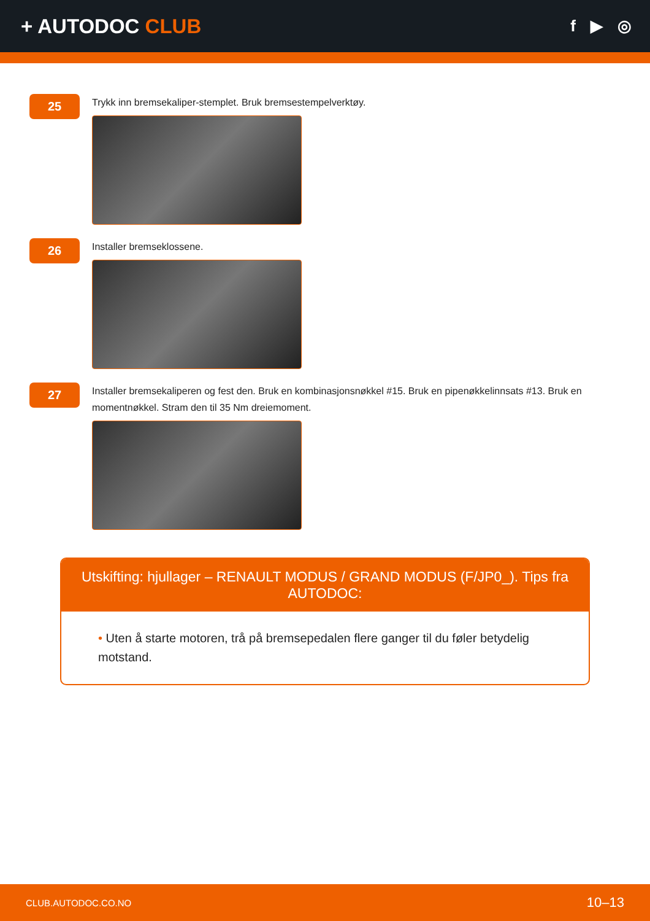+ AUTODOC CLUB
f ▶ ◎
25
Trykk inn bremsekaliper-stemplet. Bruk bremsestempelverktøy.
26
Installer bremseklossene.
27
Installer bremsekaliperen og fest den. Bruk en kombinasjonsnøkkel #15. Bruk en pipenøkkelinnsats #13. Bruk en momentnøkkel. Stram den til 35 Nm dreiemoment.
Utskifting: hjullager – RENAULT MODUS / GRAND MODUS (F/JP0_). Tips fra AUTODOC:
• Uten å starte motoren, trå på bremsepedalen flere ganger til du føler betydelig motstand.
CLUB.AUTODOC.CO.NO 10–13